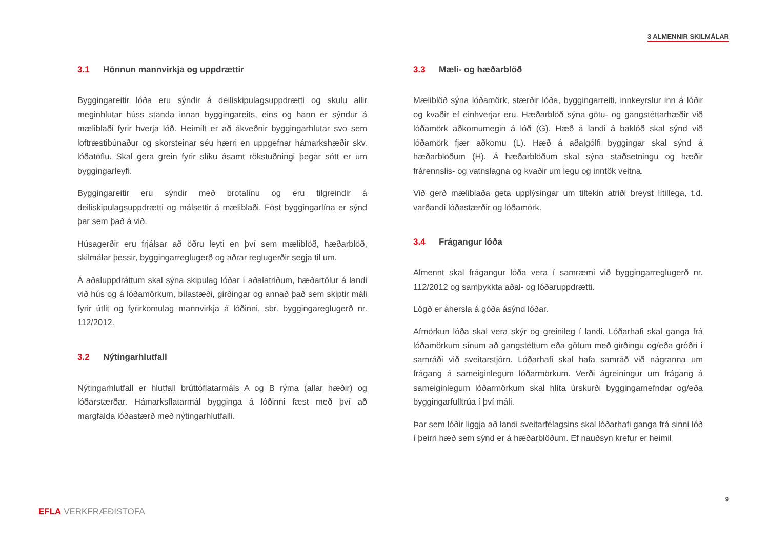3 ALMENNIR SKILMÁLAR
3.1 Hönnun mannvirkja og uppdrættir
Byggingareitir lóða eru sýndir á deiliskipulagsuppdrætti og skulu allir meginhlutar húss standa innan byggingareits, eins og hann er sýndur á mæliblaði fyrir hverja lóð. Heimilt er að ákveðnir byggingarhlutar svo sem loftræstibúnaður og skorsteinar séu hærri en uppgefnar hámarkshæðir skv. lóðatöflu. Skal gera grein fyrir slíku ásamt rökstuðningi þegar sótt er um byggingarleyfi.
Byggingareitir eru sýndir með brotalínu og eru tilgreindir á deiliskipulagsuppdrætti og málsettir á mæliblaði. Föst byggingarlína er sýnd þar sem það á við.
Húsagerðir eru frjálsar að öðru leyti en því sem mæliblöð, hæðarblöð, skilmálar þessir, byggingarreglugerð og aðrar reglugerðir segja til um.
Á aðaluppdráttum skal sýna skipulag lóðar í aðalatriðum, hæðartölur á landi við hús og á lóðamörkum, bílastæði, girðingar og annað það sem skiptir máli fyrir útlit og fyrirkomulag mannvirkja á lóðinni, sbr. byggingareglugerð nr. 112/2012.
3.2 Nýtingarhlutfall
Nýtingarhlutfall er hlutfall brúttóflatarmáls A og B rýma (allar hæðir) og lóðarstærðar. Hámarksflatarmál bygginga á lóðinni fæst með því að margfalda lóðastærð með nýtingarhlutfalli.
3.3 Mæli- og hæðarblöð
Mæliblöð sýna lóðamörk, stærðir lóða, byggingarreiti, innkeyrslur inn á lóðir og kvaðir ef einhverjar eru. Hæðarblöð sýna götu- og gangstéttarhæðir við lóðamörk aðkomumegin á lóð (G). Hæð á landi á baklóð skal sýnd við lóðamörk fjær aðkomu (L). Hæð á aðalgólfi byggingar skal sýnd á hæðarblöðum (H). Á hæðarblöðum skal sýna staðsetningu og hæðir frárennslis- og vatnslagna og kvaðir um legu og inntök veitna.
Við gerð mæliblaða geta upplýsingar um tiltekin atriði breyst lítillega, t.d. varðandi lóðastærðir og lóðamörk.
3.4 Frágangur lóða
Almennt skal frágangur lóða vera í samræmi við byggingarreglugerð nr. 112/2012 og samþykkta aðal- og lóðaruppdrætti.
Lögð er áhersla á góða ásýnd lóðar.
Afmörkun lóða skal vera skýr og greinileg í landi. Lóðarhafi skal ganga frá lóðamörkum sínum að gangstéttum eða götum með girðingu og/eða gróðri í samráði við sveitarstjórn. Lóðarhafi skal hafa samráð við nágranna um frágang á sameiginlegum lóðarmörkum. Verði ágreiningur um frágang á sameiginlegum lóðarmörkum skal hlíta úrskurði byggingarnefndar og/eða byggingarfulltrúa í því máli.
Þar sem lóðir liggja að landi sveitarfélagsins skal lóðarhafi ganga frá sinni lóð í þeirri hæð sem sýnd er á hæðarblöðum. Ef nauðsyn krefur er heimil
9
EFLA VERKFRÆÐISTOFA